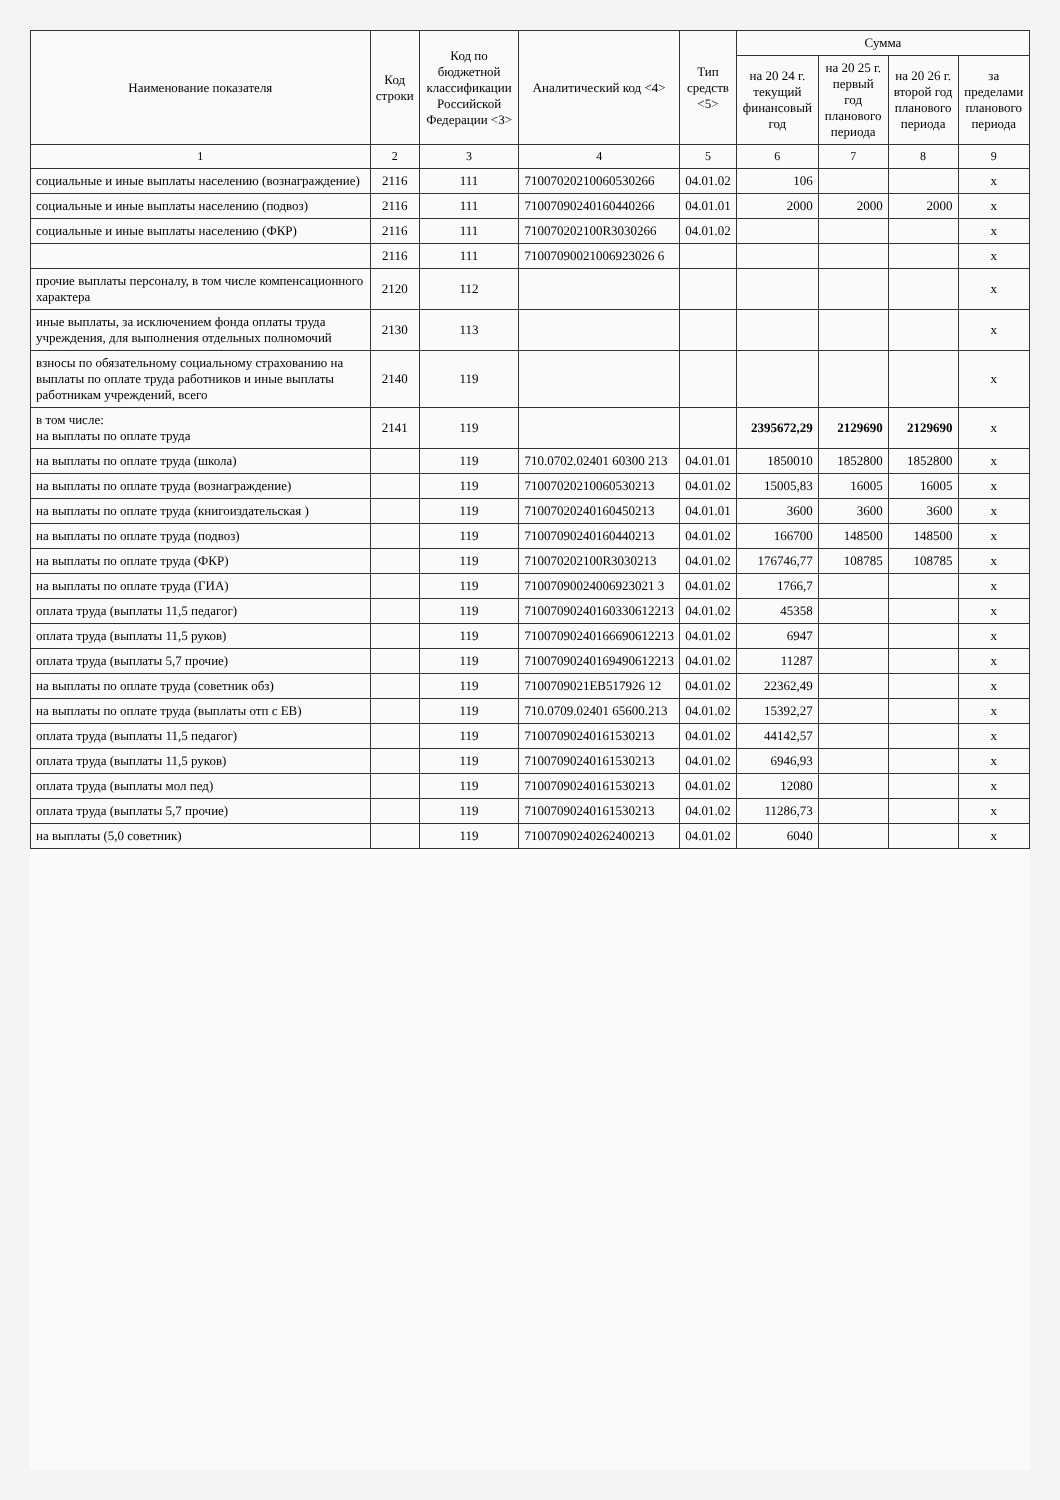| Наименование показателя | Код строки | Код по бюджетной классификации Российской Федерации <3> | Аналитический код <4> | Тип средств <5> | Сумма | | | |
| --- | --- | --- | --- | --- | --- | --- | --- | --- |
| | | | | | на 20 24 г. текущий финансовый год | на 20 25 г. первый год планового периода | на 20 26 г. второй год планового периода | за пределами планового периода |
| 1 | 2 | 3 | 4 | 5 | 6 | 7 | 8 | 9 |
| социальные и иные выплаты населению (вознаграждение) | 2116 | 111 | 71007020210060530266 | 04.01.02 | 106 | | | x |
| социальные и иные выплаты населению (подвоз) | 2116 | 111 | 71007090240160440266 | 04.01.01 | 2000 | 2000 | 2000 | x |
| социальные и иные выплаты населению (ФКР) | 2116 | 111 | 710070202100R3030266 | 04.01.02 | | | | x |
| | 2116 | 111 | 71007090021006923026 6 | | | | | x |
| прочие выплаты персоналу, в том числе компенсационного характера | 2120 | 112 | | | | | | x |
| иные выплаты, за исключением фонда оплаты труда учреждения, для выполнения отдельных полномочий | 2130 | 113 | | | | | | x |
| взносы по обязательному социальному страхованию на выплаты по оплате труда работников и иные выплаты работникам учреждений, всего | 2140 | 119 | | | | | | x |
| в том числе: на выплаты по оплате труда | 2141 | 119 | | | 2395672,29 | 2129690 | 2129690 | x |
| на выплаты по оплате труда (школа) | | 119 | 710.0702.02401 60300 213 | 04.01.01 | 1850010 | 1852800 | 1852800 | x |
| на выплаты по оплате труда (вознаграждение) | | 119 | 71007020210060530213 | 04.01.02 | 15005,83 | 16005 | 16005 | x |
| на выплаты по оплате труда (книгоиздательская ) | | 119 | 71007020240160450213 | 04.01.01 | 3600 | 3600 | 3600 | x |
| на выплаты по оплате труда (подвоз) | | 119 | 71007090240160440213 | 04.01.02 | 166700 | 148500 | 148500 | x |
| на выплаты по оплате труда (ФКР) | | 119 | 710070202100R3030213 | 04.01.02 | 176746,77 | 108785 | 108785 | x |
| на выплаты по оплате труда (ГИА) | | 119 | 71007090024006923021 3 | 04.01.02 | 1766,7 | | | x |
| оплата труда (выплаты 11,5 педагог) | | 119 | 71007090240160330612213 | 04.01.02 | 45358 | | | x |
| оплата труда (выплаты 11,5 руков) | | 119 | 71007090240166690612213 | 04.01.02 | 6947 | | | x |
| оплата труда (выплаты 5,7 прочие) | | 119 | 71007090240169490612213 | 04.01.02 | 11287 | | | x |
| на выплаты по оплате труда (советник обз) | | 119 | 7100709021EB517926 12 | 04.01.02 | 22362,49 | | | x |
| на выплаты по оплате труда (выплаты отп с ЕВ) | | 119 | 710.0709.02401 65600.213 | 04.01.02 | 15392,27 | | | x |
| оплата труда (выплаты 11,5 педагог) | | 119 | 71007090240161530213 | 04.01.02 | 44142,57 | | | x |
| оплата труда (выплаты 11,5 руков) | | 119 | 71007090240161530213 | 04.01.02 | 6946,93 | | | x |
| оплата труда (выплаты мол пед) | | 119 | 71007090240161530213 | 04.01.02 | 12080 | | | x |
| оплата труда (выплаты 5,7 прочие) | | 119 | 71007090240161530213 | 04.01.02 | 11286,73 | | | x |
| на выплаты (5,0 советник) | | 119 | 71007090240262400213 | 04.01.02 | 6040 | | | x |